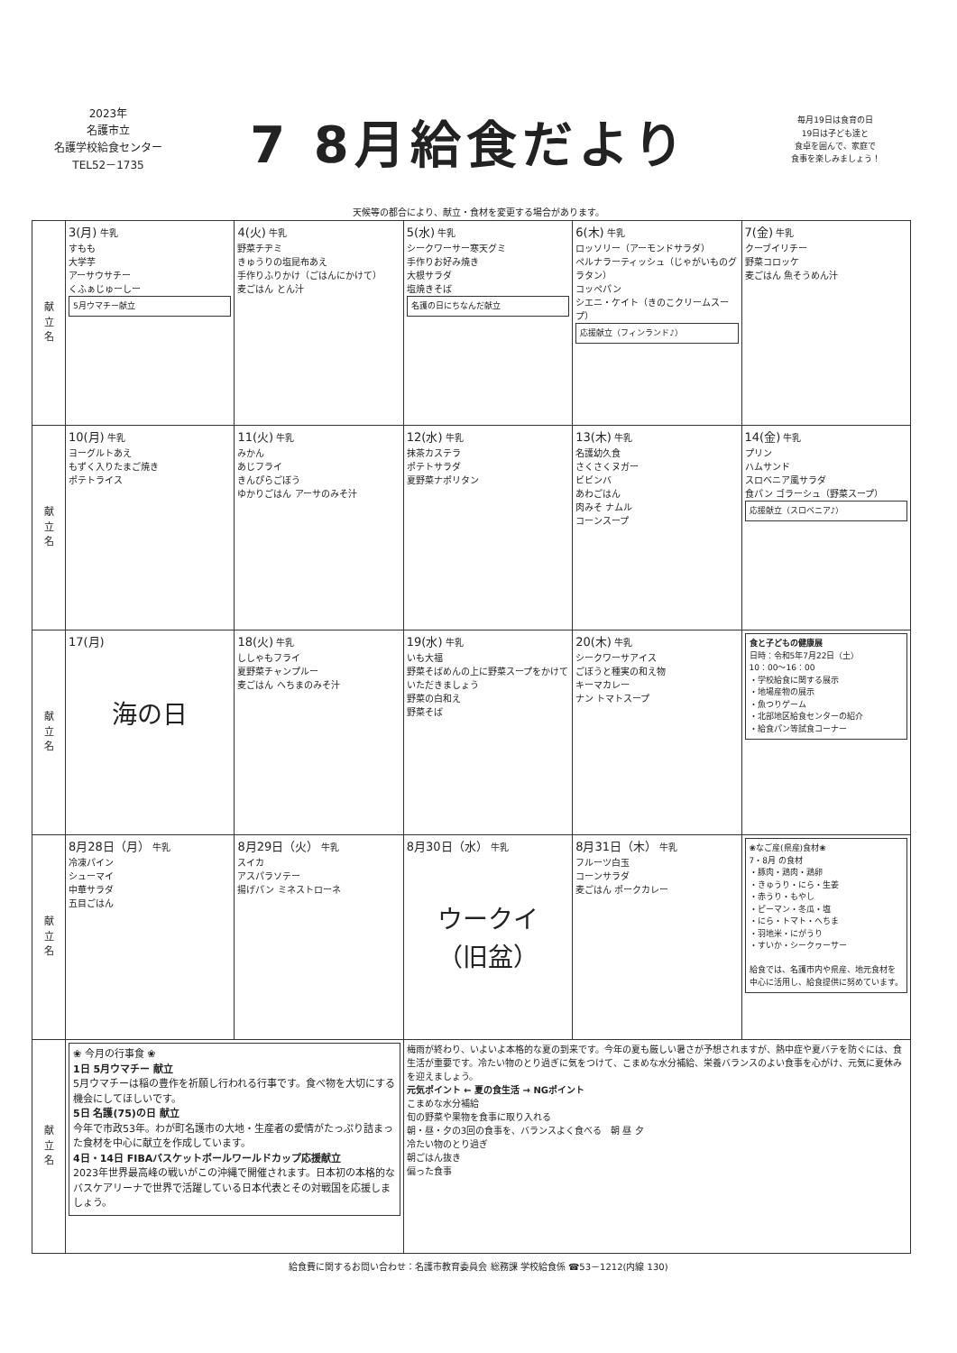2023年
名護市立
名護学校給食センター
TEL52－1735
7 8月給食だより
毎月19日は食育の日
19日は子ども達と
食卓を囲んで、家庭で
食事を楽しみましょう！
天候等の都合により、献立・食材を変更する場合があります。
| 献 立 名 | 3(月) 牛乳 すもも 大学芋 アーサウサチー くふぁじゅーしー 5月ウマチー献立 | 4(火) 牛乳 野菜チヂミ きゅうりの塩昆布あえ 手作りふりかけ（ごはんにかけて） 麦ごはん とん汁 | 5(水) 牛乳 シークワーサー寒天グミ 手作りお好み焼き 大根サラダ 塩焼きそば 名護の日にちなんだ献立 | 6(木) 牛乳 ロッソリー（アーモンドサラダ） ペルナラーティッシュ（じゃがいものグラタン） コッペパン シエニ・ケイト（きのこクリームスープ） 応援献立（フィンランド♪） | 7(金) 牛乳 クーブイリチー 野菜コロッケ 麦ごはん 魚そうめん汁 |
| 献 立 名 | 10(月) 牛乳 ヨーグルトあえ もずく入りたまご焼き ポテトライス | 11(火) 牛乳 みかん あじフライ きんぴらごぼう ゆかりごはん アーサのみそ汁 | 12(水) 牛乳 抹茶カステラ ポテトサラダ 夏野菜ナポリタン | 13(木) 牛乳 名護幼久食 さくさくヌガー ビビンバ あわごはん 肉みそ ナムル コーンスープ | 14(金) 牛乳 プリン ハムサンド スロベニア風サラダ 食パン ゴラーシュ（野菜スープ） 応援献立（スロベニア♪） |
| 献 立 名 | 17(月) 海の日 | 18(火) 牛乳 ししゃもフライ 夏野菜チャンプルー 麦ごはん へちまのみそ汁 | 19(水) 牛乳 いも大福 野菜そばめんの上に野菜スープをかけていただきましょう 野菜の白和え 野菜そば | 20(木) 牛乳 シークワーサアイス ごぼうと種実の和え物 キーマカレー ナン トマトスープ | 食と子どもの健康展 日時：令和5年7月22日（土） 10：00～16：00 ・学校給食に関する展示 ・地場産物の展示 ・魚つりゲーム ・北部地区給食センターの紹介 ・給食パン等試食コーナー |
| 献 立 名 | 8月28日（月） 牛乳 冷凍パイン シューマイ 中華サラダ 五目ごはん | 8月29日（火） 牛乳 スイカ アスパラソテー 揚げパン ミネストローネ | 8月30日（水） 牛乳 ウークイ （旧盆） | 8月31日（木） 牛乳 フルーツ白玉 コーンサラダ 麦ごはん ポークカレー | ❀なご産(県産)食材❀ 7・8月 の食材 ・豚肉・鶏肉・鶏卵 ・きゅうり・にら・生姜 ・赤うり・もやし ・ピーマン・冬瓜・塩 ・にら・トマト・へちま ・羽地米・にがうり ・すいか・シークヮーサー 給食では、名護市内や県産、地元食材を中心に活用し、給食提供に努めています。 |
| 献 立 名 | ❀ 今月の行事食 ❀ 1日 5月ウマチー 献立 5月ウマチーは稲の豊作を祈願し行われる行事です。食べ物を大切にする機会にしてほしいです。 5日 名護(75)の日 献立 今年で市政53年。わが町名護市の大地・生産者の愛情がたっぷり詰まった食材を中心に献立を作成しています。 4日・14日 FIBAバスケットボールワールドカップ応援献立 2023年世界最高峰の戦いがこの沖縄で開催されます。日本初の本格的なバスケアリーナで世界で活躍している日本代表とその対戦国を応援しましょう。 | | 梅雨が終わり、いよいよ本格的な夏の到来です。今年の夏も厳しい暑さが予想されますが、熱中症や夏バテを防ぐには、食生活が重要です。冷たい物のとり過ぎに気をつけて、こまめな水分補給、栄養バランスのよい食事を心がけ、元気に夏休みを迎えましょう。 元気ポイント ← 夏の食生活 → NGポイント こまめな水分補給 旬の野菜や果物を食事に取り入れる 朝・昼・夕の3回の食事を、バランスよく食べる 朝 昼 夕 冷たい物のとり過ぎ 朝ごはん抜き 偏った食事 | | |
給食費に関するお問い合わせ：名護市教育委員会 総務課 学校給食係 ☎53－1212(内線 130)